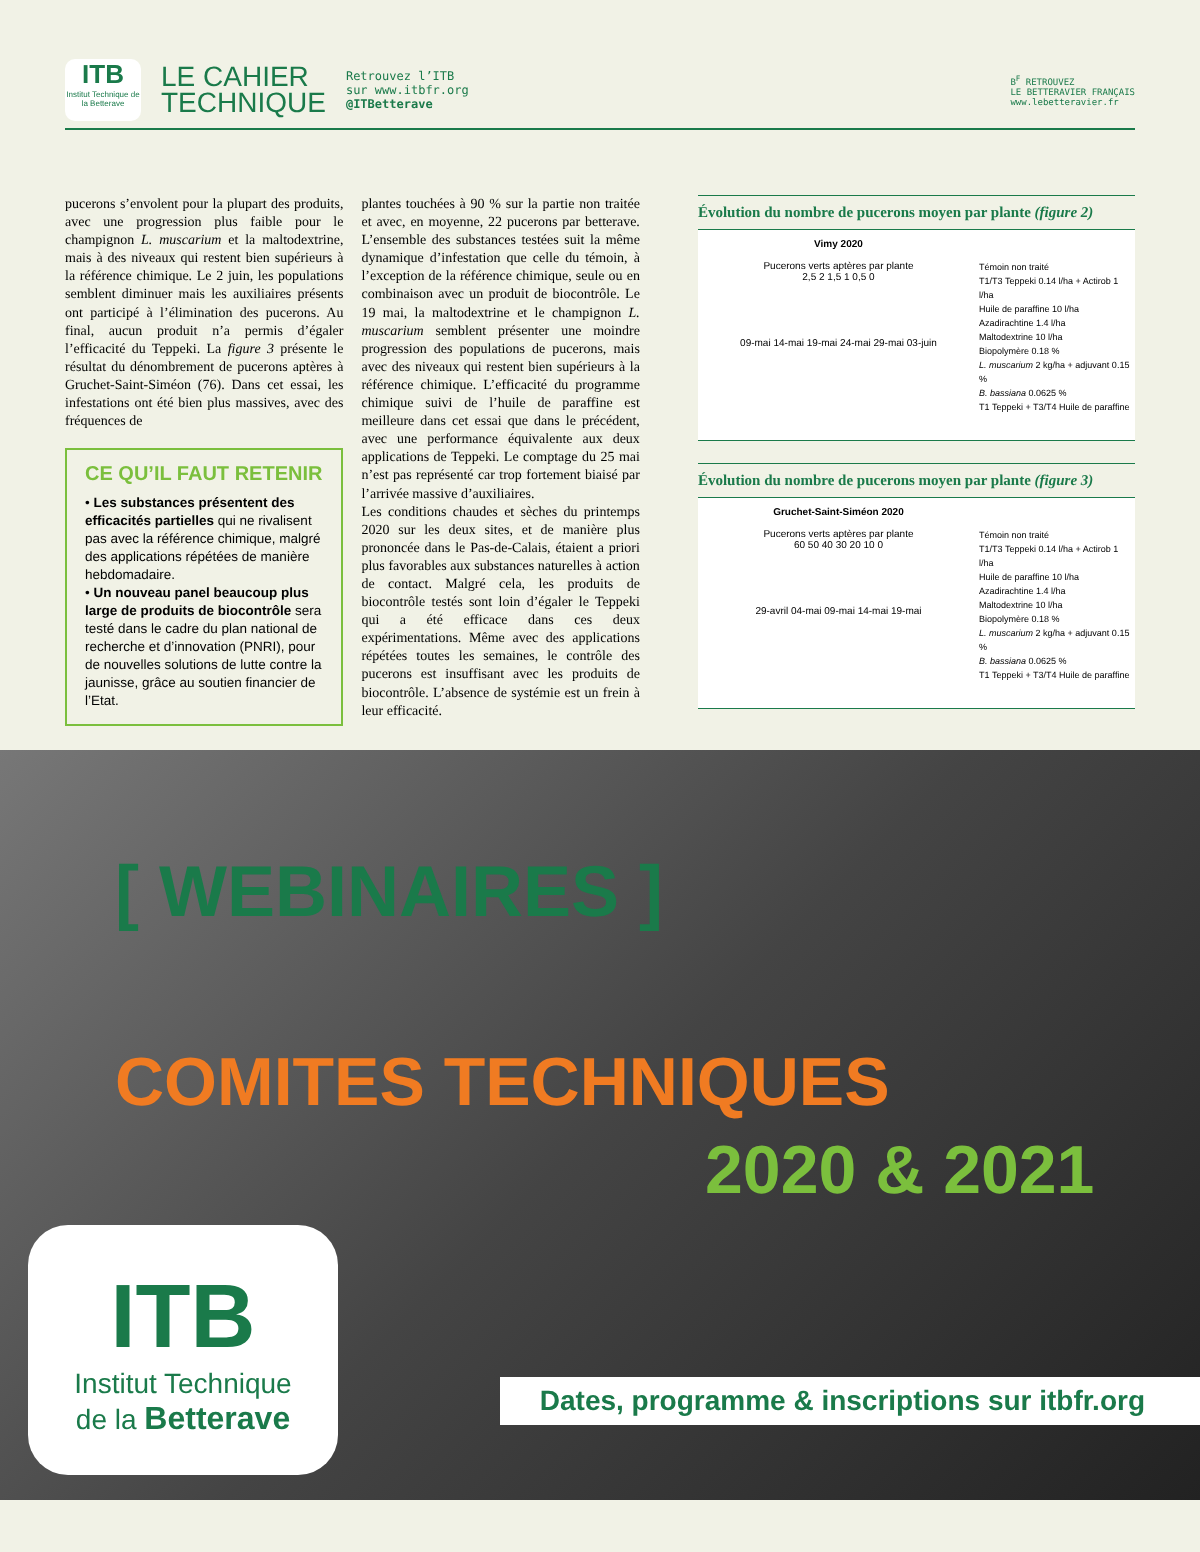ITB
Institut Technique de la Betterave
LE CAHIER
TECHNIQUE
Retrouvez l’ITB
sur www.itbfr.org
@ITBetterave
B<sup>F</sup> RETROUVEZ
LE BETTERAVIER FRANÇAIS
www.lebetteravier.fr
pucerons s’envolent pour la plupart des produits, avec une progression plus faible pour le champignon L. muscarium et la maltodextrine, mais à des niveaux qui restent bien supérieurs à la référence chimique. Le 2 juin, les populations semblent diminuer mais les auxiliaires présents ont participé à l’élimination des pucerons. Au final, aucun produit n’a permis d’égaler l’efficacité du Teppeki. La figure 3 présente le résultat du dénombrement de pucerons aptères à Gruchet-Saint-Siméon (76). Dans cet essai, les infestations ont été bien plus massives, avec des fréquences de
CE QU’IL FAUT RETENIR
• Les substances présentent des efficacités partielles qui ne rivalisent pas avec la référence chimique, malgré des applications répétées de manière hebdomadaire.
• Un nouveau panel beaucoup plus large de produits de biocontrôle sera testé dans le cadre du plan national de recherche et d’innovation (PNRI), pour de nouvelles solutions de lutte contre la jaunisse, grâce au soutien financier de l’Etat.
plantes touchées à 90 % sur la partie non traitée et avec, en moyenne, 22 pucerons par betterave. L’ensemble des substances testées suit la même dynamique d’infestation que celle du témoin, à l’exception de la référence chimique, seule ou en combinaison avec un produit de biocontrôle. Le 19 mai, la maltodextrine et le champignon L. muscarium semblent présenter une moindre progression des populations de pucerons, mais avec des niveaux qui restent bien supérieurs à la référence chimique. L’efficacité du programme chimique suivi de l’huile de paraffine est meilleure dans cet essai que dans le précédent, avec une performance équivalente aux deux applications de Teppeki. Le comptage du 25 mai n’est pas représenté car trop fortement biaisé par l’arrivée massive d’auxiliaires.
Les conditions chaudes et sèches du printemps 2020 sur les deux sites, et de manière plus prononcée dans le Pas-de-Calais, étaient a priori plus favorables aux substances naturelles à action de contact. Malgré cela, les produits de biocontrôle testés sont loin d’égaler le Teppeki qui a été efficace dans ces deux expérimentations. Même avec des applications répétées toutes les semaines, le contrôle des pucerons est insuffisant avec les produits de biocontrôle. L’absence de systémie est un frein à leur efficacité.
Évolution du nombre de pucerons moyen par plante (figure 2)
Vimy 2020
Pucerons verts aptères par plante
2,5 2 1,5 1 0,5 0
09-mai 14-mai 19-mai 24-mai 29-mai 03-juin
Témoin non traité
T1/T3 Teppeki 0.14 l/ha + Actirob 1 l/ha
Huile de paraffine 10 l/ha
Azadirachtine 1.4 l/ha
Maltodextrine 10 l/ha
Biopolymère 0.18 %
L. muscarium 2 kg/ha + adjuvant 0.15 %
B. bassiana 0.0625 %
T1 Teppeki + T3/T4 Huile de paraffine
Évolution du nombre de pucerons moyen par plante (figure 3)
Gruchet-Saint-Siméon 2020
Pucerons verts aptères par plante
60 50 40 30 20 10 0
29-avril 04-mai 09-mai 14-mai 19-mai
Témoin non traité
T1/T3 Teppeki 0.14 l/ha + Actirob 1 l/ha
Huile de paraffine 10 l/ha
Azadirachtine 1.4 l/ha
Maltodextrine 10 l/ha
Biopolymère 0.18 %
L. muscarium 2 kg/ha + adjuvant 0.15 %
B. bassiana 0.0625 %
T1 Teppeki + T3/T4 Huile de paraffine
[ WEBINAIRES ]
COMITES TECHNIQUES
2020 & 2021
ITB
Institut Technique
de la Betterave
Dates, programme & inscriptions sur itbfr.org